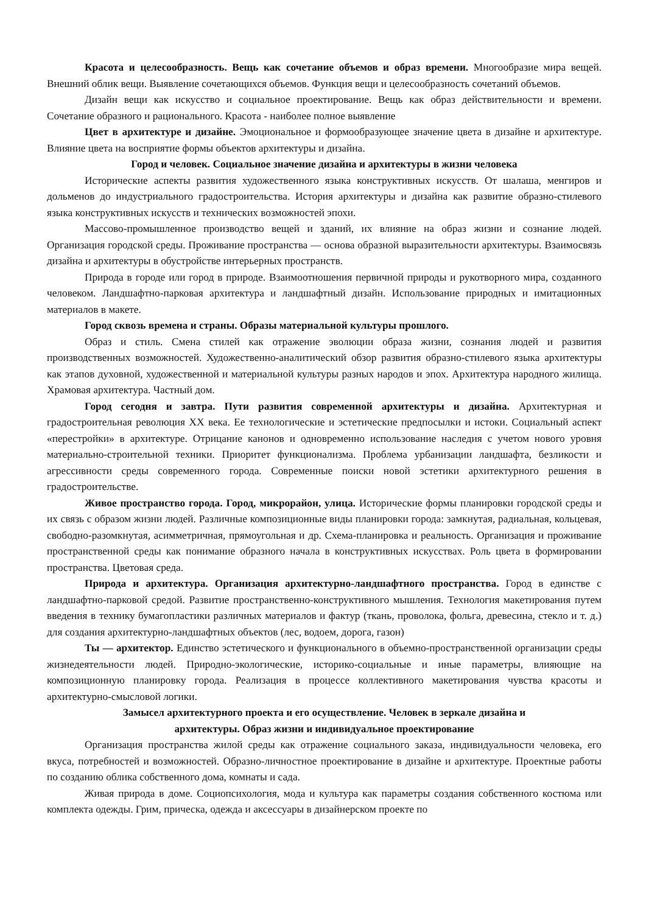Красота и целесообразность. Вещь как сочетание объемов и образ времени. Многообразие мира вещей. Внешний облик вещи. Выявление сочетающихся объемов. Функция вещи и целесообразность сочетаний объемов.
Дизайн вещи как искусство и социальное проектирование. Вещь как образ действительности и времени. Сочетание образного и рационального. Красота - наиболее полное выявление
Цвет в архитектуре и дизайне. Эмоциональное и формообразующее значение цвета в дизайне и архитектуре. Влияние цвета на восприятие формы объектов архитектуры и дизайна.
Город и человек. Социальное значение дизайна и архитектуры в жизни человека
Исторические аспекты развития художественного языка конструктивных искусств. От шалаша, менгиров и дольменов до индустриального градостроительства. История архитектуры и дизайна как развитие образно-стилевого языка конструктивных искусств и технических возможностей эпохи.
Массово-промышленное производство вещей и зданий, их влияние на образ жизни и сознание людей. Организация городской среды. Проживание пространства — основа образной выразительности архитектуры. Взаимосвязь дизайна и архитектуры в обустройстве интерьерных пространств.
Природа в городе или город в природе. Взаимоотношения первичной природы и рукотворного мира, созданного человеком. Ландшафтно-парковая архитектура и ландшафтный дизайн. Использование природных и имитационных материалов в макете.
Город сквозь времена и страны. Образы материальной культуры прошлого.
Образ и стиль. Смена стилей как отражение эволюции образа жизни, сознания людей и развития производственных возможностей. Художественно-аналитический обзор развития образно-стилевого языка архитектуры как этапов духовной, художественной и материальной культуры разных народов и эпох. Архитектура народного жилища. Храмовая архитектура. Частный дом.
Город сегодня и завтра. Пути развития современной архитектуры и дизайна. Архитектурная и градостроительная революция XX века. Ее технологические и эстетические предпосылки и истоки. Социальный аспект «перестройки» в архитектуре. Отрицание канонов и одновременно использование наследия с учетом нового уровня материально-строительной техники. Приоритет функционализма. Проблема урбанизации ландшафта, безликости и агрессивности среды современного города. Современные поиски новой эстетики архитектурного решения в градостроительстве.
Живое пространство города. Город, микрорайон, улица. Исторические формы планировки городской среды и их связь с образом жизни людей. Различные композиционные виды планировки города: замкнутая, радиальная, кольцевая, свободно-разомкнутая, асимметричная, прямоугольная и др. Схема-планировка и реальность. Организация и проживание пространственной среды как понимание образного начала в конструктивных искусствах. Роль цвета в формировании пространства. Цветовая среда.
Природа и архитектура. Организация архитектурно-ландшафтного пространства. Город в единстве с ландшафтно-парковой средой. Развитие пространственно-конструктивного мышления. Технология макетирования путем введения в технику бумагопластики различных материалов и фактур (ткань, проволока, фольга, древесина, стекло и т. д.) для создания архитектурно-ландшафтных объектов (лес, водоем, дорога, газон)
Ты — архитектор. Единство эстетического и функционального в объемно-пространственной организации среды жизнедеятельности людей. Природно-экологические, историко-социальные и иные параметры, влияющие на композиционную планировку города. Реализация в процессе коллективного макетирования чувства красоты и архитектурно-смысловой логики.
Замысел архитектурного проекта и его осуществление. Человек в зеркале дизайна и
архитектуры. Образ жизни и индивидуальное проектирование
Организация пространства жилой среды как отражение социального заказа, индивидуальности человека, его вкуса, потребностей и возможностей. Образно-личностное проектирование в дизайне и архитектуре. Проектные работы по созданию облика собственного дома, комнаты и сада.
Живая природа в доме. Социопсихология, мода и культура как параметры создания собственного костюма или комплекта одежды. Грим, прическа, одежда и аксессуары в дизайнерском проекте по